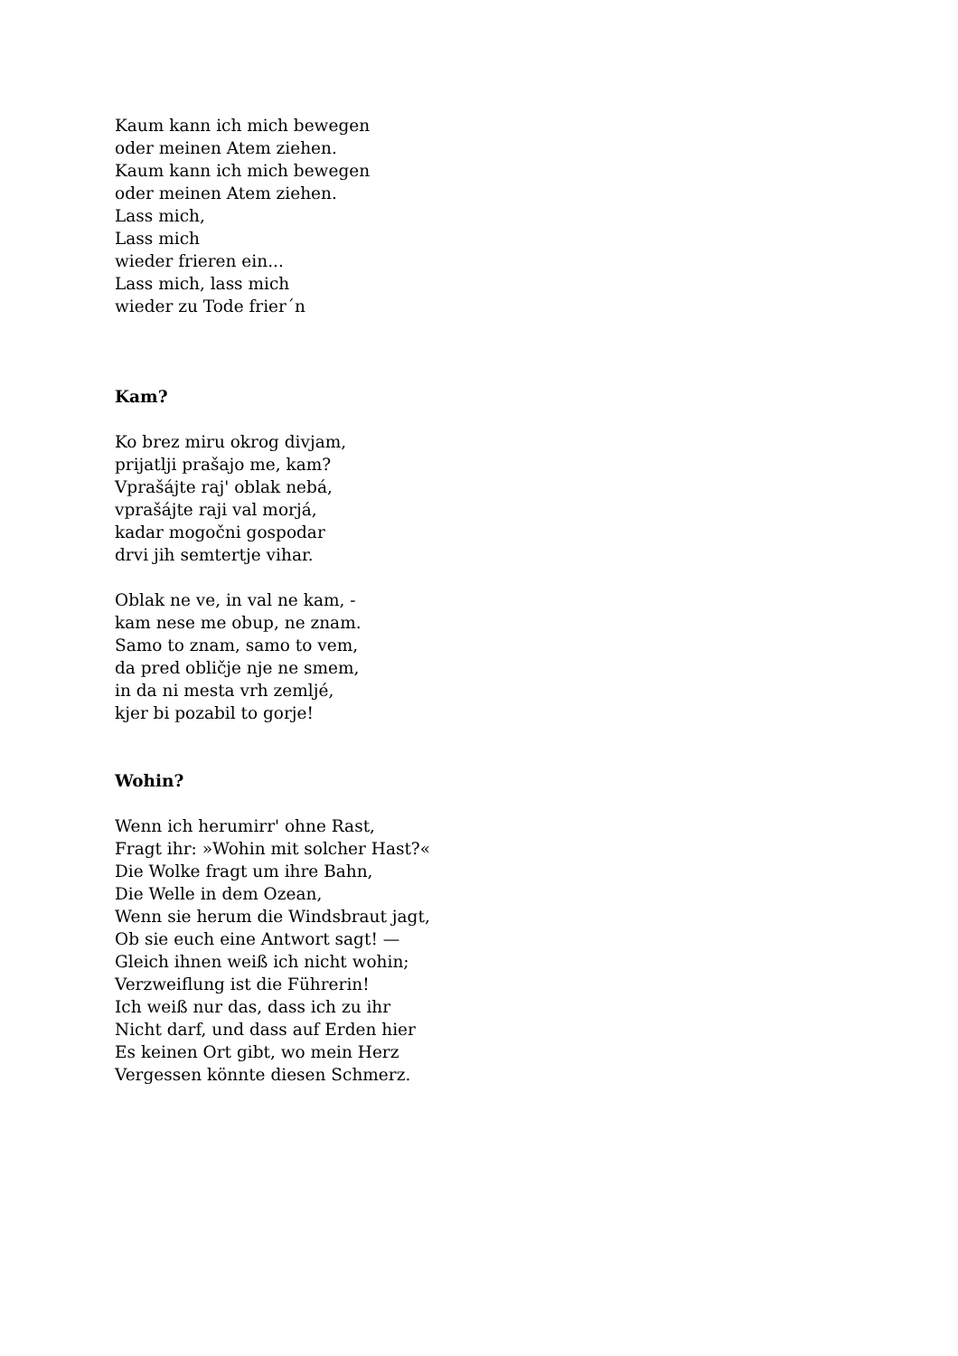Kaum kann ich mich bewegen
oder meinen Atem ziehen.
Kaum kann ich mich bewegen
oder meinen Atem ziehen.
Lass mich,
Lass mich
wieder frieren ein...
Lass mich, lass mich
wieder zu Tode frier´n
Kam?
Ko brez miru okrog divjam,
prijatlji prašajo me, kam?
Vprašájte raj' oblak nebá,
vprašájte raji val morjá,
kadar mogočni gospodar
drvi jih semtertje vihar.
Oblak ne ve, in val ne kam, -
kam nese me obup, ne znam.
Samo to znam, samo to vem,
da pred obličje nje ne smem,
in da ni mesta vrh zemljé,
kjer bi pozabil to gorje!
Wohin?
Wenn ich herumirr' ohne Rast,
Fragt ihr: »Wohin mit solcher Hast?«
Die Wolke fragt um ihre Bahn,
Die Welle in dem Ozean,
Wenn sie herum die Windsbraut jagt,
Ob sie euch eine Antwort sagt! —
Gleich ihnen weiß ich nicht wohin;
Verzweiflung ist die Führerin!
Ich weiß nur das, dass ich zu ihr
Nicht darf, und dass auf Erden hier
Es keinen Ort gibt, wo mein Herz
Vergessen könnte diesen Schmerz.